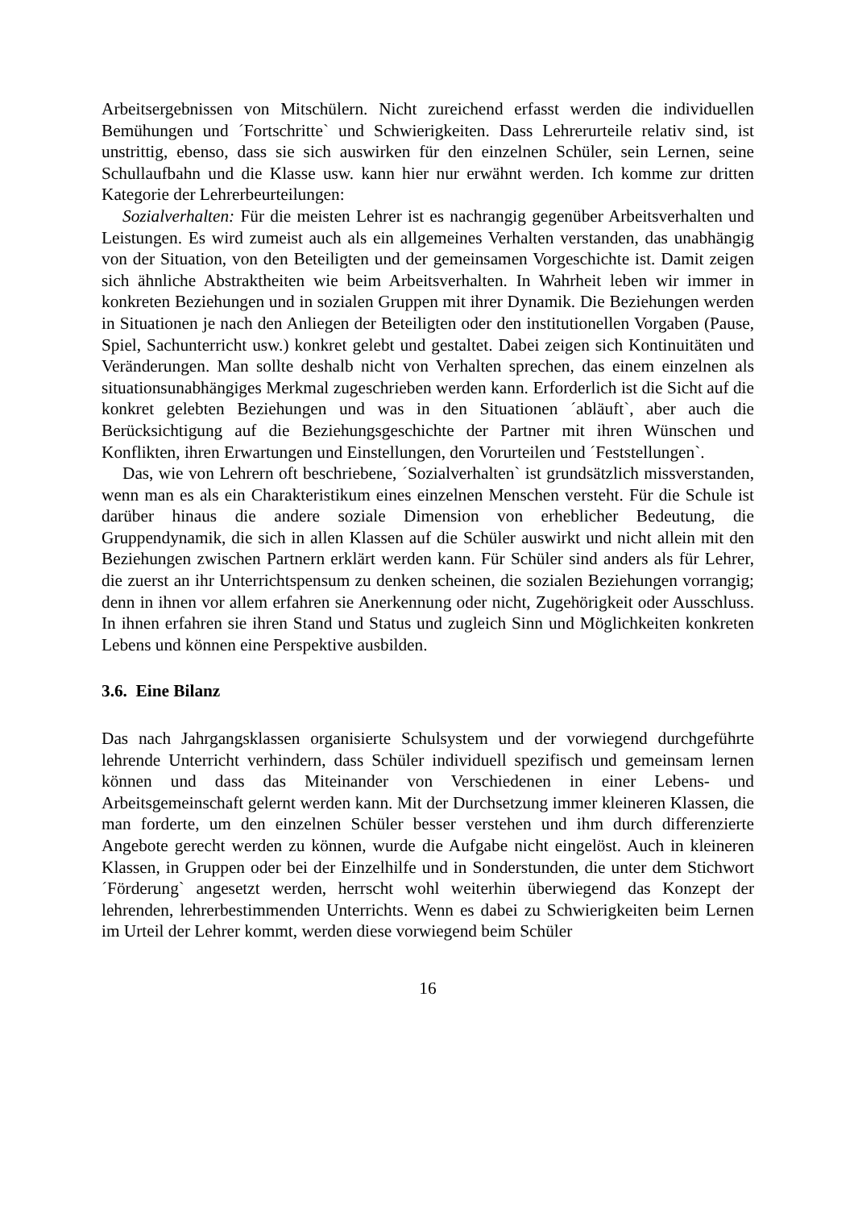Arbeitsergebnissen von Mitschülern. Nicht zureichend erfasst werden die individuellen Bemühungen und ´Fortschritte` und Schwierigkeiten. Dass Lehrerurteile relativ sind, ist unstrittig, ebenso, dass sie sich auswirken für den einzelnen Schüler, sein Lernen, seine Schullaufbahn und die Klasse usw. kann hier nur erwähnt werden. Ich komme zur dritten Kategorie der Lehrerbeurteilungen:
Sozialverhalten: Für die meisten Lehrer ist es nachrangig gegenüber Arbeitsverhalten und Leistungen. Es wird zumeist auch als ein allgemeines Verhalten verstanden, das unabhängig von der Situation, von den Beteiligten und der gemeinsamen Vorgeschichte ist. Damit zeigen sich ähnliche Abstraktheiten wie beim Arbeitsverhalten. In Wahrheit leben wir immer in konkreten Beziehungen und in sozialen Gruppen mit ihrer Dynamik. Die Beziehungen werden in Situationen je nach den Anliegen der Beteiligten oder den institutionellen Vorgaben (Pause, Spiel, Sachunterricht usw.) konkret gelebt und gestaltet. Dabei zeigen sich Kontinuitäten und Veränderungen. Man sollte deshalb nicht von Verhalten sprechen, das einem einzelnen als situationsunabhängiges Merkmal zugeschrieben werden kann. Erforderlich ist die Sicht auf die konkret gelebten Beziehungen und was in den Situationen ´abläuft`, aber auch die Berücksichtigung auf die Beziehungsgeschichte der Partner mit ihren Wünschen und Konflikten, ihren Erwartungen und Einstellungen, den Vorurteilen und ´Feststellungen`.
Das, wie von Lehrern oft beschriebene, ´Sozialverhalten` ist grundsätzlich missverstanden, wenn man es als ein Charakteristikum eines einzelnen Menschen versteht. Für die Schule ist darüber hinaus die andere soziale Dimension von erheblicher Bedeutung, die Gruppendynamik, die sich in allen Klassen auf die Schüler auswirkt und nicht allein mit den Beziehungen zwischen Partnern erklärt werden kann. Für Schüler sind anders als für Lehrer, die zuerst an ihr Unterrichtspensum zu denken scheinen, die sozialen Beziehungen vorrangig; denn in ihnen vor allem erfahren sie Anerkennung oder nicht, Zugehörigkeit oder Ausschluss. In ihnen erfahren sie ihren Stand und Status und zugleich Sinn und Möglichkeiten konkreten Lebens und können eine Perspektive ausbilden.
3.6. Eine Bilanz
Das nach Jahrgangsklassen organisierte Schulsystem und der vorwiegend durchgeführte lehrende Unterricht verhindern, dass Schüler individuell spezifisch und gemeinsam lernen können und dass das Miteinander von Verschiedenen in einer Lebens- und Arbeitsgemeinschaft gelernt werden kann. Mit der Durchsetzung immer kleineren Klassen, die man forderte, um den einzelnen Schüler besser verstehen und ihm durch differenzierte Angebote gerecht werden zu können, wurde die Aufgabe nicht eingelöst. Auch in kleineren Klassen, in Gruppen oder bei der Einzelhilfe und in Sonderstunden, die unter dem Stichwort ´Förderung` angesetzt werden, herrscht wohl weiterhin überwiegend das Konzept der lehrenden, lehrerbestimmenden Unterrichts. Wenn es dabei zu Schwierigkeiten beim Lernen im Urteil der Lehrer kommt, werden diese vorwiegend beim Schüler
16